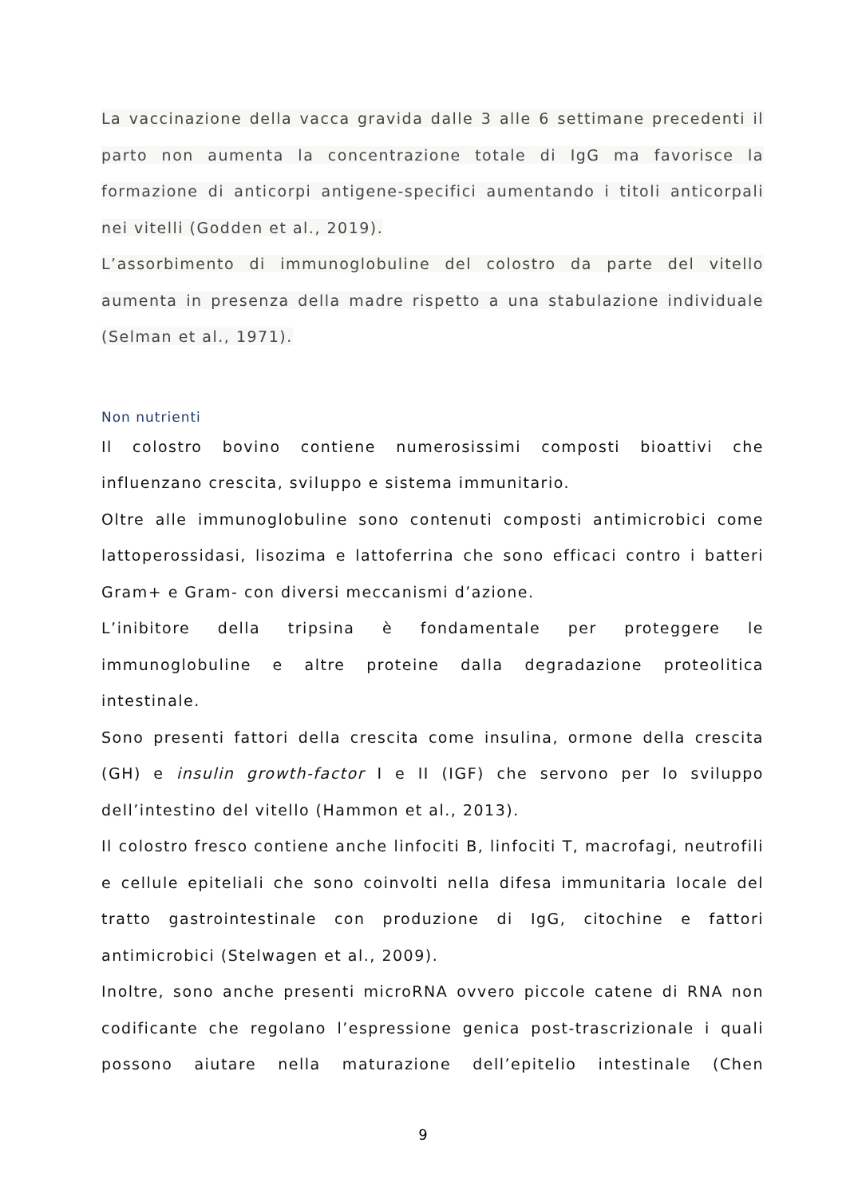La vaccinazione della vacca gravida dalle 3 alle 6 settimane precedenti il parto non aumenta la concentrazione totale di IgG ma favorisce la formazione di anticorpi antigene-specifici aumentando i titoli anticorpali nei vitelli (Godden et al., 2019).
L’assorbimento di immunoglobuline del colostro da parte del vitello aumenta in presenza della madre rispetto a una stabulazione individuale (Selman et al., 1971).
Non nutrienti
Il colostro bovino contiene numerosissimi composti bioattivi che influenzano crescita, sviluppo e sistema immunitario.
Oltre alle immunoglobuline sono contenuti composti antimicrobici come lattoperossidasi, lisozima e lattoferrina che sono efficaci contro i batteri Gram+ e Gram- con diversi meccanismi d’azione.
L’inibitore della tripsina è fondamentale per proteggere le immunoglobuline e altre proteine dalla degradazione proteolitica intestinale.
Sono presenti fattori della crescita come insulina, ormone della crescita (GH) e insulin growth-factor I e II (IGF) che servono per lo sviluppo dell’intestino del vitello (Hammon et al., 2013).
Il colostro fresco contiene anche linfociti B, linfociti T, macrofagi, neutrofili e cellule epiteliali che sono coinvolti nella difesa immunitaria locale del tratto gastrointestinale con produzione di IgG, citochine e fattori antimicrobici (Stelwagen et al., 2009).
Inoltre, sono anche presenti microRNA ovvero piccole catene di RNA non codificante che regolano l’espressione genica post-trascrizionale i quali possono aiutare nella maturazione dell’epitelio intestinale (Chen
9